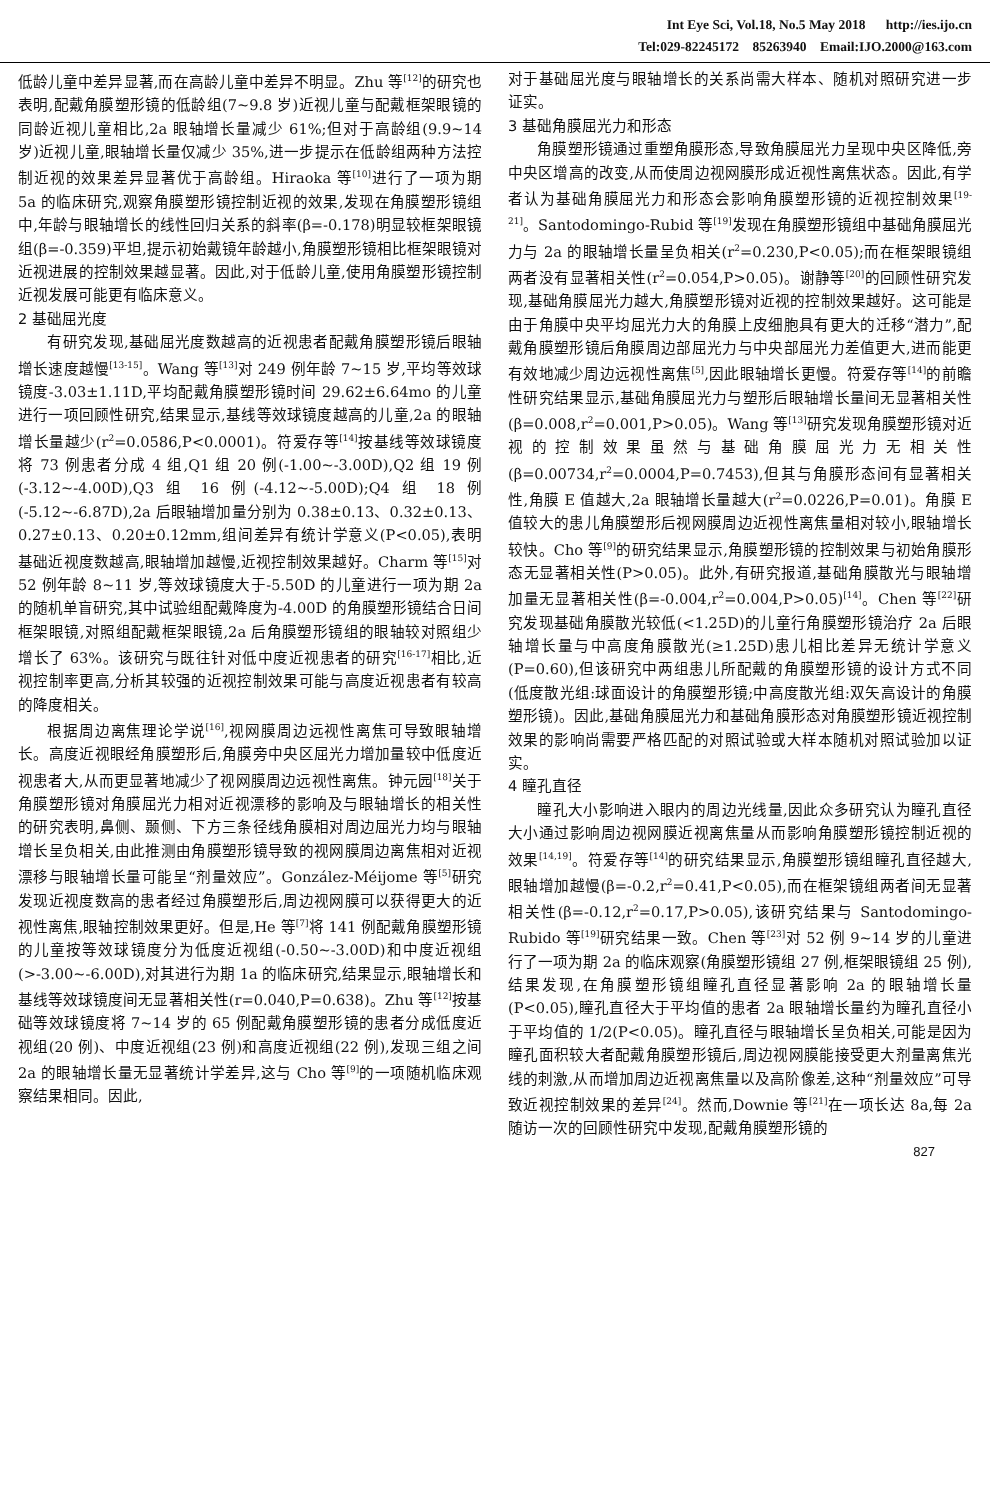Int Eye Sci, Vol.18, No.5 May 2018 http://ies.ijo.cn
Tel:029-82245172 85263940 Email:IJO.2000@163.com
低龄儿童中差异显著,而在高龄儿童中差异不明显。Zhu 等<sup>[12]</sup>的研究也表明,配戴角膜塑形镜的低龄组(7~9.8 岁)近视儿童与配戴框架眼镜的同龄近视儿童相比,2a 眼轴增长量减少 61%;但对于高龄组(9.9~14 岁)近视儿童,眼轴增长量仅减少 35%,进一步提示在低龄组两种方法控制近视的效果差异显著优于高龄组。Hiraoka 等<sup>[10]</sup>进行了一项为期 5a 的临床研究,观察角膜塑形镜控制近视的效果,发现在角膜塑形镜组中,年龄与眼轴增长的线性回归关系的斜率(β=-0.178)明显较框架眼镜组(β=-0.359)平坦,提示初始戴镜年龄越小,角膜塑形镜相比框架眼镜对近视进展的控制效果越显著。因此,对于低龄儿童,使用角膜塑形镜控制近视发展可能更有临床意义。
2 基础屈光度
有研究发现,基础屈光度数越高的近视患者配戴角膜塑形镜后眼轴增长速度越慢<sup>[13-15]</sup>。Wang 等<sup>[13]</sup>对 249 例年龄 7~15 岁,平均等效球镜度-3.03±1.11D,平均配戴角膜塑形镜时间 29.62±6.64mo 的儿童进行一项回顾性研究,结果显示,基线等效球镜度越高的儿童,2a 的眼轴增长量越少(r<sup>2</sup>=0.0586,P<0.0001)。符爱存等<sup>[14]</sup>按基线等效球镜度将 73 例患者分成 4 组,Q1 组 20 例(-1.00~-3.00D),Q2 组 19 例(-3.12~-4.00D),Q3 组 16 例(-4.12~-5.00D);Q4 组 18 例(-5.12~-6.87D),2a 后眼轴增加量分别为 0.38±0.13、0.32±0.13、0.27±0.13、0.20±0.12mm,组间差异有统计学意义(P<0.05),表明基础近视度数越高,眼轴增加越慢,近视控制效果越好。Charm 等<sup>[15]</sup>对 52 例年龄 8~11 岁,等效球镜度大于-5.50D 的儿童进行一项为期 2a 的随机单盲研究,其中试验组配戴降度为-4.00D 的角膜塑形镜结合日间框架眼镜,对照组配戴框架眼镜,2a 后角膜塑形镜组的眼轴较对照组少增长了 63%。该研究与既往针对低中度近视患者的研究<sup>[16-17]</sup>相比,近视控制率更高,分析其较强的近视控制效果可能与高度近视患者有较高的降度相关。
根据周边离焦理论学说<sup>[16]</sup>,视网膜周边远视性离焦可导致眼轴增长。高度近视眼经角膜塑形后,角膜旁中央区屈光力增加量较中低度近视患者大,从而更显著地减少了视网膜周边远视性离焦。钟元园<sup>[18]</sup>关于角膜塑形镜对角膜屈光力相对近视漂移的影响及与眼轴增长的相关性的研究表明,鼻侧、颞侧、下方三条径线角膜相对周边屈光力均与眼轴增长呈负相关,由此推测由角膜塑形镜导致的视网膜周边离焦相对近视漂移与眼轴增长量可能呈“剂量效应”。González-Méijome 等<sup>[5]</sup>研究发现近视度数高的患者经过角膜塑形后,周边视网膜可以获得更大的近视性离焦,眼轴控制效果更好。但是,He 等<sup>[7]</sup>将 141 例配戴角膜塑形镜的儿童按等效球镜度分为低度近视组(-0.50~-3.00D)和中度近视组(>-3.00~-6.00D),对其进行为期 1a 的临床研究,结果显示,眼轴增长和基线等效球镜度间无显著相关性(r=0.040,P=0.638)。Zhu 等<sup>[12]</sup>按基础等效球镜度将 7~14 岁的 65 例配戴角膜塑形镜的患者分成低度近视组(20 例)、中度近视组(23 例)和高度近视组(22 例),发现三组之间 2a 的眼轴增长量无显著统计学差异,这与 Cho 等<sup>[9]</sup>的一项随机临床观察结果相同。因此,
对于基础屈光度与眼轴增长的关系尚需大样本、随机对照研究进一步证实。
3 基础角膜屈光力和形态
角膜塑形镜通过重塑角膜形态,导致角膜屈光力呈现中央区降低,旁中央区增高的改变,从而使周边视网膜形成近视性离焦状态。因此,有学者认为基础角膜屈光力和形态会影响角膜塑形镜的近视控制效果<sup>[19-21]</sup>。Santodomingo-Rubid 等<sup>[19]</sup>发现在角膜塑形镜组中基础角膜屈光力与 2a 的眼轴增长量呈负相关(r<sup>2</sup>=0.230,P<0.05);而在框架眼镜组两者没有显著相关性(r<sup>2</sup>=0.054,P>0.05)。谢静等<sup>[20]</sup>的回顾性研究发现,基础角膜屈光力越大,角膜塑形镜对近视的控制效果越好。这可能是由于角膜中央平均屈光力大的角膜上皮细胞具有更大的迁移“潜力”,配戴角膜塑形镜后角膜周边部屈光力与中央部屈光力差值更大,进而能更有效地减少周边远视性离焦<sup>[5]</sup>,因此眼轴增长更慢。符爱存等<sup>[14]</sup>的前瞻性研究结果显示,基础角膜屈光力与塑形后眼轴增长量间无显著相关性(β=0.008,r<sup>2</sup>=0.001,P>0.05)。Wang 等<sup>[13]</sup>研究发现角膜塑形镜对近视的控制效果虽然与基础角膜屈光力无相关性(β=0.00734,r<sup>2</sup>=0.0004,P=0.7453),但其与角膜形态间有显著相关性,角膜 E 值越大,2a 眼轴增长量越大(r<sup>2</sup>=0.0226,P=0.01)。角膜 E 值较大的患儿角膜塑形后视网膜周边近视性离焦量相对较小,眼轴增长较快。Cho 等<sup>[9]</sup>的研究结果显示,角膜塑形镜的控制效果与初始角膜形态无显著相关性(P>0.05)。此外,有研究报道,基础角膜散光与眼轴增加量无显著相关性(β=-0.004,r<sup>2</sup>=0.004,P>0.05)<sup>[14]</sup>。Chen 等<sup>[22]</sup>研究发现基础角膜散光较低(<1.25D)的儿童行角膜塑形镜治疗 2a 后眼轴增长量与中高度角膜散光(≥1.25D)患儿相比差异无统计学意义(P=0.60),但该研究中两组患儿所配戴的角膜塑形镜的设计方式不同(低度散光组:球面设计的角膜塑形镜;中高度散光组:双矢高设计的角膜塑形镜)。因此,基础角膜屈光力和基础角膜形态对角膜塑形镜近视控制效果的影响尚需要严格匹配的对照试验或大样本随机对照试验加以证实。
4 瞳孔直径
瞳孔大小影响进入眼内的周边光线量,因此众多研究认为瞳孔直径大小通过影响周边视网膜近视离焦量从而影响角膜塑形镜控制近视的效果<sup>[14,19]</sup>。符爱存等<sup>[14]</sup>的研究结果显示,角膜塑形镜组瞳孔直径越大,眼轴增加越慢(β=-0.2,r<sup>2</sup>=0.41,P<0.05),而在框架镜组两者间无显著相关性(β=-0.12,r<sup>2</sup>=0.17,P>0.05),该研究结果与 Santodomingo-Rubido 等<sup>[19]</sup>研究结果一致。Chen 等<sup>[23]</sup>对 52 例 9~14 岁的儿童进行了一项为期 2a 的临床观察(角膜塑形镜组 27 例,框架眼镜组 25 例),结果发现,在角膜塑形镜组瞳孔直径显著影响 2a 的眼轴增长量(P<0.05),瞳孔直径大于平均值的患者 2a 眼轴增长量约为瞳孔直径小于平均值的 1/2(P<0.05)。瞳孔直径与眼轴增长呈负相关,可能是因为瞳孔面积较大者配戴角膜塑形镜后,周边视网膜能接受更大剂量离焦光线的刺激,从而增加周边近视离焦量以及高阶像差,这种“剂量效应”可导致近视控制效果的差异<sup>[24]</sup>。然而,Downie 等<sup>[21]</sup>在一项长达 8a,每 2a 随访一次的回顾性研究中发现,配戴角膜塑形镜的
827